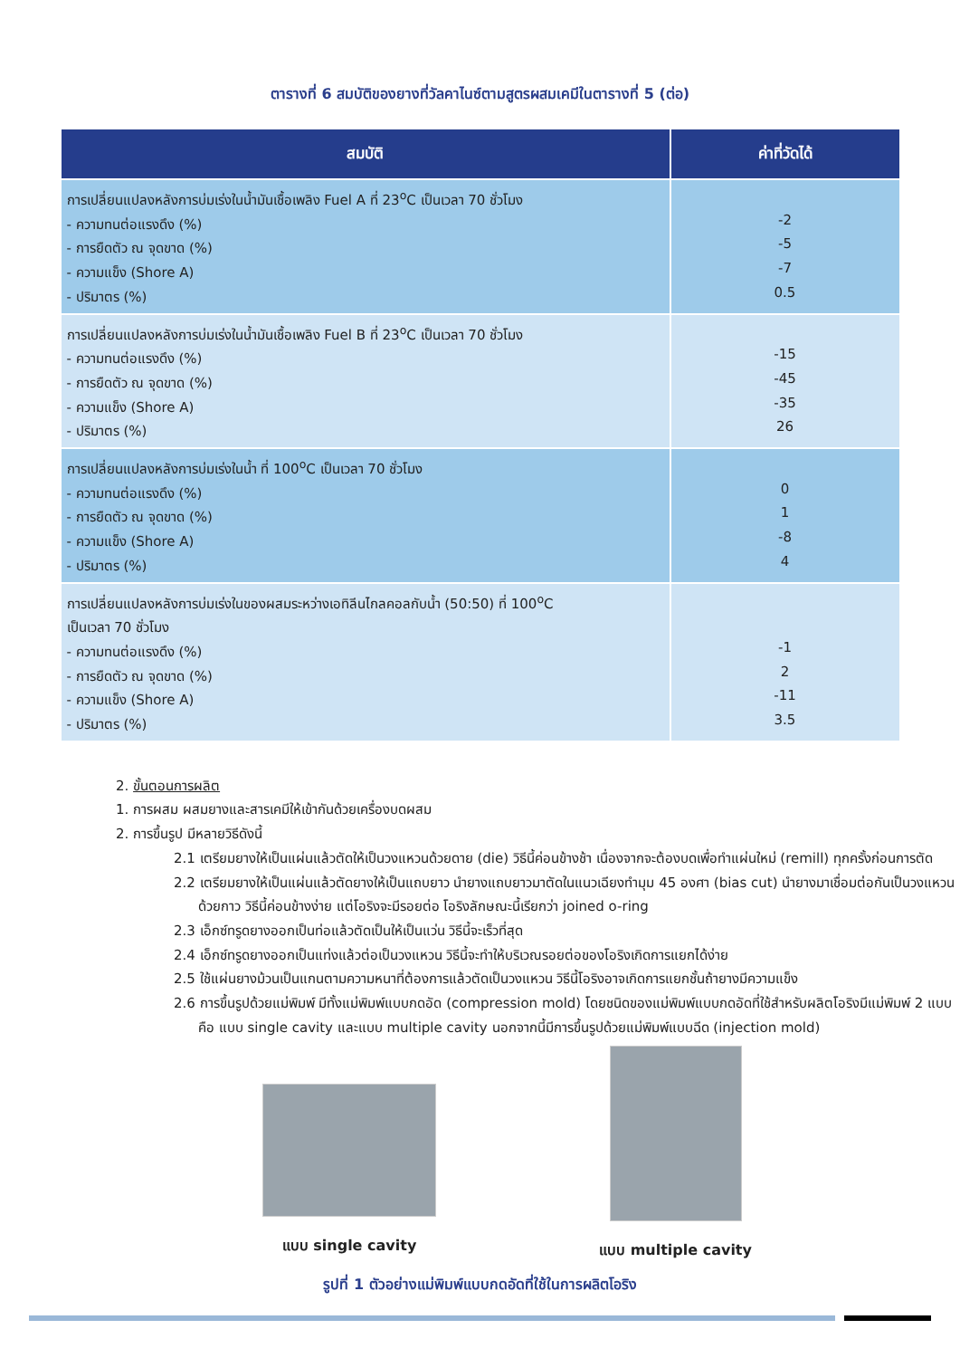ตารางที่ 6 สมบัติของยางที่วัลคาไนซ์ตามสูตรผสมเคมีในตารางที่ 5 (ต่อ)
| สมบัติ | ค่าที่วัดได้ |
| --- | --- |
| การเปลี่ยนแปลงหลังการบ่มเร่งในน้ำมันเชื้อเพลิง Fuel A ที่ 23<sup>o</sup>C เป็นเวลา 70 ชั่วโมง - ความทนต่อแรงดึง (%) - การยืดตัว ณ จุดขาด (%) - ความแข็ง (Shore A) - ปริมาตร (%) | -2 -5 -7 0.5 |
| การเปลี่ยนแปลงหลังการบ่มเร่งในน้ำมันเชื้อเพลิง Fuel B ที่ 23<sup>o</sup>C เป็นเวลา 70 ชั่วโมง - ความทนต่อแรงดึง (%) - การยืดตัว ณ จุดขาด (%) - ความแข็ง (Shore A) - ปริมาตร (%) | -15 -45 -35 26 |
| การเปลี่ยนแปลงหลังการบ่มเร่งในน้ำ ที่ 100<sup>o</sup>C เป็นเวลา 70 ชั่วโมง - ความทนต่อแรงดึง (%) - การยืดตัว ณ จุดขาด (%) - ความแข็ง (Shore A) - ปริมาตร (%) | 0 1 -8 4 |
| การเปลี่ยนแปลงหลังการบ่มเร่งในของผสมระหว่างเอทิลีนไกลคอลกับน้ำ (50:50) ที่ 100<sup>o</sup>C เป็นเวลา 70 ชั่วโมง - ความทนต่อแรงดึง (%) - การยืดตัว ณ จุดขาด (%) - ความแข็ง (Shore A) - ปริมาตร (%) | -1 2 -11 3.5 |
2. ขั้นตอนการผลิต
1. การผสม ผสมยางและสารเคมีให้เข้ากันด้วยเครื่องบดผสม
2. การขึ้นรูป มีหลายวิธีดังนี้
2.1 เตรียมยางให้เป็นแผ่นแล้วตัดให้เป็นวงแหวนด้วยดาย (die) วิธีนี้ค่อนข้างช้า เนื่องจากจะต้องบดเพื่อทำแผ่นใหม่ (remill) ทุกครั้งก่อนการตัด
2.2 เตรียมยางให้เป็นแผ่นแล้วตัดยางให้เป็นแถบยาว นำยางแถบยาวมาตัดในแนวเฉียงทำมุม 45 องศา (bias cut) นำยางมาเชื่อมต่อกันเป็นวงแหวนด้วยกาว วิธีนี้ค่อนข้างง่าย แต่โอริงจะมีรอยต่อ โอริงลักษณะนี้เรียกว่า joined o-ring
2.3 เอ็กซ์ทรูดยางออกเป็นท่อแล้วตัดเป็นให้เป็นแว่น วิธีนี้จะเร็วที่สุด
2.4 เอ็กซ์ทรูดยางออกเป็นแท่งแล้วต่อเป็นวงแหวน วิธีนี้จะทำให้บริเวณรอยต่อของโอริงเกิดการแยกได้ง่าย
2.5 ใช้แผ่นยางม้วนเป็นแกนตามความหนาที่ต้องการแล้วตัดเป็นวงแหวน วิธีนี้โอริงอาจเกิดการแยกชั้นถ้ายางมีความแข็ง
2.6 การขึ้นรูปด้วยแม่พิมพ์ มีทั้งแม่พิมพ์แบบกดอัด (compression mold) โดยชนิดของแม่พิมพ์แบบกดอัดที่ใช้สำหรับผลิตโอริงมีแม่พิมพ์ 2 แบบ คือ แบบ single cavity และแบบ multiple cavity นอกจากนี้มีการขึ้นรูปด้วยแม่พิมพ์แบบฉีด (injection mold)
แบบ single cavity
แบบ multiple cavity
รูปที่ 1 ตัวอย่างแม่พิมพ์แบบกดอัดที่ใช้ในการผลิตโอริง